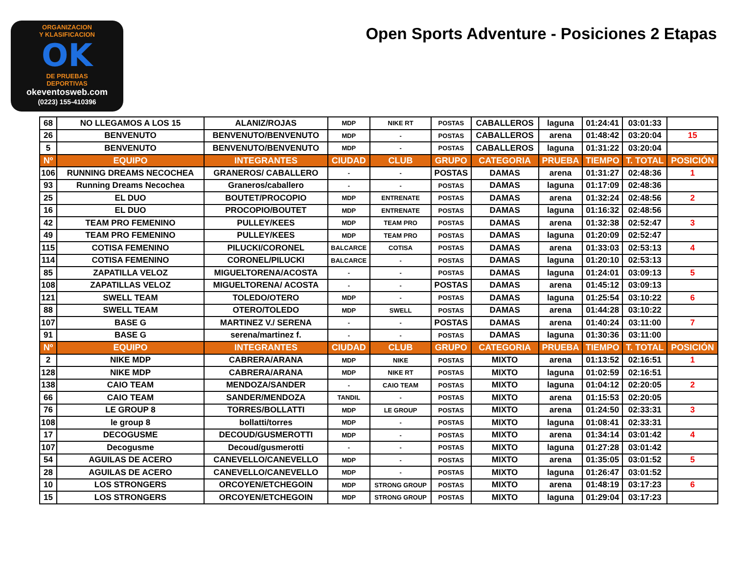ORGANIZACION
Y KLASIFICACION
OK
DE PRUEBAS
DEPORTIVAS
okeventosweb.com
(0223) 155-410396
Open Sports Adventure - Posiciones 2 Etapas
| 68 | NO LLEGAMOS A LOS 15 | ALANIZ/ROJAS | MDP | NIKE RT | POSTAS | CABALLEROS | laguna | 01:24:41 | 03:01:33 | |
| 26 | BENVENUTO | BENVENUTO/BENVENUTO | MDP | - | POSTAS | CABALLEROS | arena | 01:48:42 | 03:20:04 | 15 |
| 5 | BENVENUTO | BENVENUTO/BENVENUTO | MDP | - | POSTAS | CABALLEROS | laguna | 01:31:22 | 03:20:04 | |
| Nº | EQUIPO | INTEGRANTES | CIUDAD | CLUB | GRUPO | CATEGORIA | PRUEBA | TIEMPO | T. TOTAL | POSICIÓN |
| 106 | RUNNING DREAMS NECOCHEA | GRANEROS/ CABALLERO | - | - | POSTAS | DAMAS | arena | 01:31:27 | 02:48:36 | 1 |
| 93 | Running Dreams Necochea | Graneros/caballero | - | - | POSTAS | DAMAS | laguna | 01:17:09 | 02:48:36 | |
| 25 | EL DUO | BOUTET/PROCOPIO | MDP | ENTRENATE | POSTAS | DAMAS | arena | 01:32:24 | 02:48:56 | 2 |
| 16 | EL DUO | PROCOPIO/BOUTET | MDP | ENTRENATE | POSTAS | DAMAS | laguna | 01:16:32 | 02:48:56 | |
| 42 | TEAM PRO FEMENINO | PULLEY/KEES | MDP | TEAM PRO | POSTAS | DAMAS | arena | 01:32:38 | 02:52:47 | 3 |
| 49 | TEAM PRO FEMENINO | PULLEY/KEES | MDP | TEAM PRO | POSTAS | DAMAS | laguna | 01:20:09 | 02:52:47 | |
| 115 | COTISA FEMENINO | PILUCKI/CORONEL | BALCARCE | COTISA | POSTAS | DAMAS | arena | 01:33:03 | 02:53:13 | 4 |
| 114 | COTISA FEMENINO | CORONEL/PILUCKI | BALCARCE | - | POSTAS | DAMAS | laguna | 01:20:10 | 02:53:13 | |
| 85 | ZAPATILLA VELOZ | MIGUELTORENA/ACOSTA | - | - | POSTAS | DAMAS | laguna | 01:24:01 | 03:09:13 | 5 |
| 108 | ZAPATILLAS VELOZ | MIGUELTORENA/ ACOSTA | - | - | POSTAS | DAMAS | arena | 01:45:12 | 03:09:13 | |
| 121 | SWELL TEAM | TOLEDO/OTERO | MDP | - | POSTAS | DAMAS | laguna | 01:25:54 | 03:10:22 | 6 |
| 88 | SWELL TEAM | OTERO/TOLEDO | MDP | SWELL | POSTAS | DAMAS | arena | 01:44:28 | 03:10:22 | |
| 107 | BASE G | MARTINEZ V./ SERENA | - | - | POSTAS | DAMAS | arena | 01:40:24 | 03:11:00 | 7 |
| 91 | BASE G | serena/martinez f. | - | - | POSTAS | DAMAS | laguna | 01:30:36 | 03:11:00 | |
| Nº | EQUIPO | INTEGRANTES | CIUDAD | CLUB | GRUPO | CATEGORIA | PRUEBA | TIEMPO | T. TOTAL | POSICIÓN |
| 2 | NIKE MDP | CABRERA/ARANA | MDP | NIKE | POSTAS | MIXTO | arena | 01:13:52 | 02:16:51 | 1 |
| 128 | NIKE MDP | CABRERA/ARANA | MDP | NIKE RT | POSTAS | MIXTO | laguna | 01:02:59 | 02:16:51 | |
| 138 | CAIO TEAM | MENDOZA/SANDER | - | CAIO TEAM | POSTAS | MIXTO | laguna | 01:04:12 | 02:20:05 | 2 |
| 66 | CAIO TEAM | SANDER/MENDOZA | TANDIL | - | POSTAS | MIXTO | arena | 01:15:53 | 02:20:05 | |
| 76 | LE GROUP 8 | TORRES/BOLLATTI | MDP | LE GROUP | POSTAS | MIXTO | arena | 01:24:50 | 02:33:31 | 3 |
| 108 | le group 8 | bollatti/torres | MDP | - | POSTAS | MIXTO | laguna | 01:08:41 | 02:33:31 | |
| 17 | DECOGUSME | DECOUD/GUSMEROTTI | MDP | - | POSTAS | MIXTO | arena | 01:34:14 | 03:01:42 | 4 |
| 107 | Decogusme | Decoud/gusmerotti | - | - | POSTAS | MIXTO | laguna | 01:27:28 | 03:01:42 | |
| 54 | AGUILAS DE ACERO | CANEVELLO/CANEVELLO | MDP | - | POSTAS | MIXTO | arena | 01:35:05 | 03:01:52 | 5 |
| 28 | AGUILAS DE ACERO | CANEVELLO/CANEVELLO | MDP | - | POSTAS | MIXTO | laguna | 01:26:47 | 03:01:52 | |
| 10 | LOS STRONGERS | ORCOYEN/ETCHEGOIN | MDP | STRONG GROUP | POSTAS | MIXTO | arena | 01:48:19 | 03:17:23 | 6 |
| 15 | LOS STRONGERS | ORCOYEN/ETCHEGOIN | MDP | STRONG GROUP | POSTAS | MIXTO | laguna | 01:29:04 | 03:17:23 | |